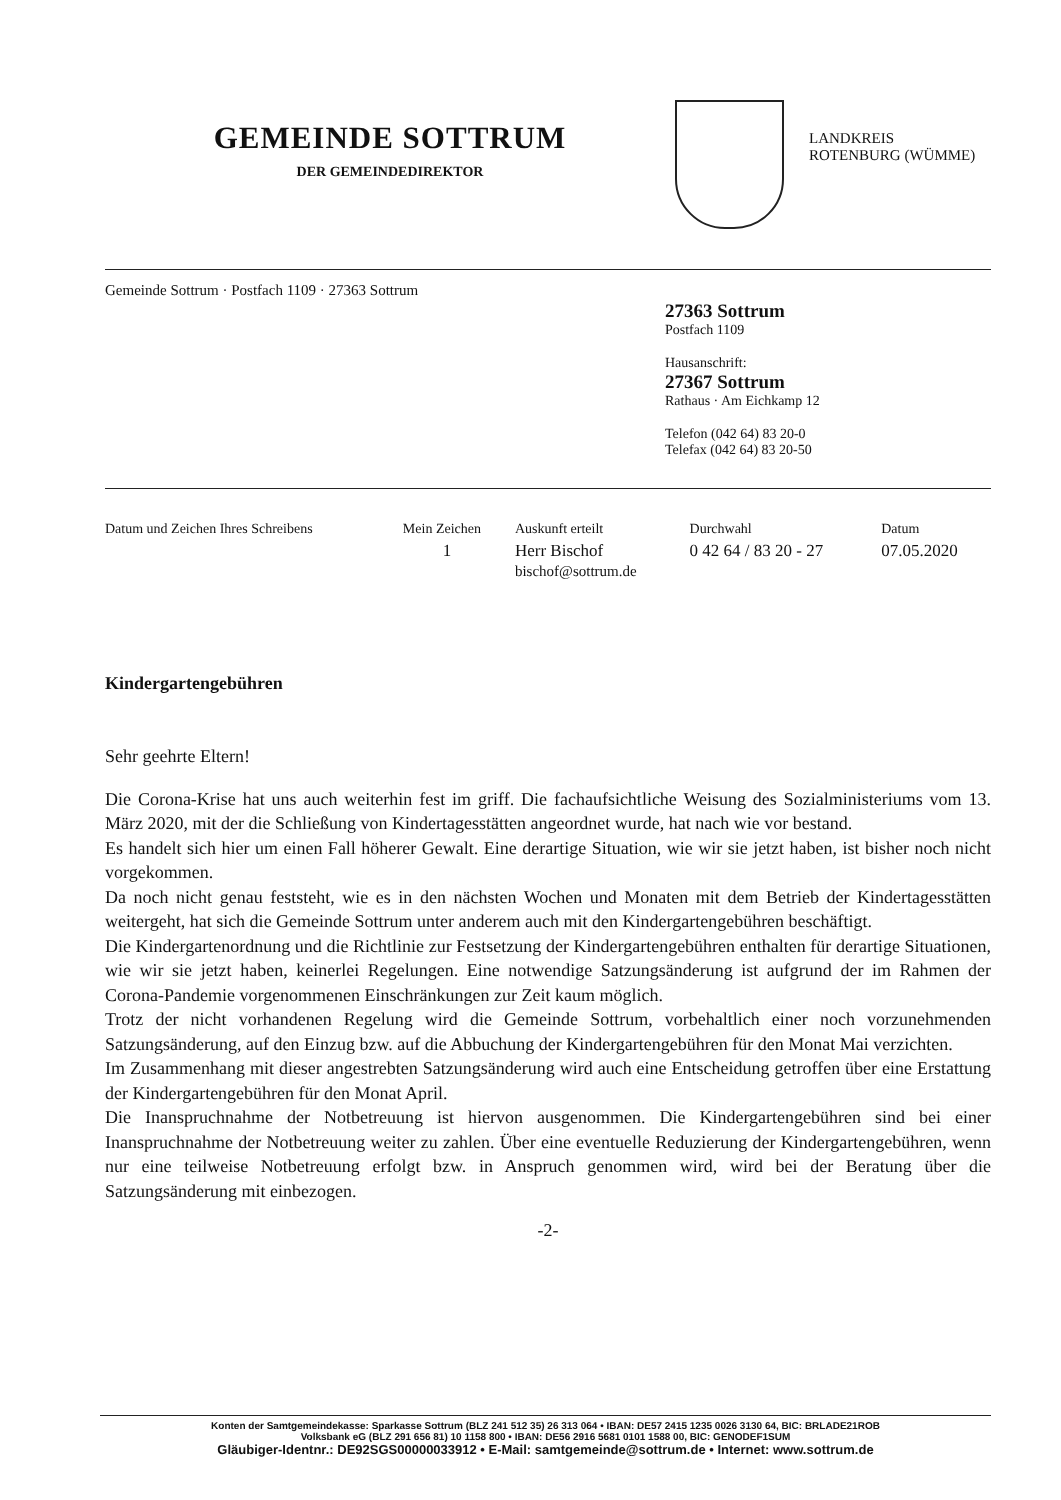GEMEINDE SOTTRUM
DER GEMEINDEDIREKTOR
LANDKREIS
ROTENBURG (WÜMME)
Gemeinde Sottrum · Postfach 1109 · 27363 Sottrum
27363 Sottrum
Postfach 1109
Hausanschrift:
27367 Sottrum
Rathaus · Am Eichkamp 12
Telefon (042 64) 83 20-0
Telefax (042 64) 83 20-50
| Datum und Zeichen Ihres Schreibens | Mein Zeichen | Auskunft erteilt | Durchwahl | Datum |
| --- | --- | --- | --- | --- |
| | 1 | Herr Bischof bischof@sottrum.de | 0 42 64 / 83 20 - 27 | 07.05.2020 |
Kindergartengebühren
Sehr geehrte Eltern!
Die Corona-Krise hat uns auch weiterhin fest im griff. Die fachaufsichtliche Weisung des Sozialministeriums vom 13. März 2020, mit der die Schließung von Kindertagesstätten angeordnet wurde, hat nach wie vor bestand.
Es handelt sich hier um einen Fall höherer Gewalt. Eine derartige Situation, wie wir sie jetzt haben, ist bisher noch nicht vorgekommen.
Da noch nicht genau feststeht, wie es in den nächsten Wochen und Monaten mit dem Betrieb der Kindertagesstätten weitergeht, hat sich die Gemeinde Sottrum unter anderem auch mit den Kindergartengebühren beschäftigt.
Die Kindergartenordnung und die Richtlinie zur Festsetzung der Kindergartengebühren enthalten für derartige Situationen, wie wir sie jetzt haben, keinerlei Regelungen. Eine notwendige Satzungsänderung ist aufgrund der im Rahmen der Corona-Pandemie vorgenommenen Einschränkungen zur Zeit kaum möglich.
Trotz der nicht vorhandenen Regelung wird die Gemeinde Sottrum, vorbehaltlich einer noch vorzunehmenden Satzungsänderung, auf den Einzug bzw. auf die Abbuchung der Kindergartengebühren für den Monat Mai verzichten.
Im Zusammenhang mit dieser angestrebten Satzungsänderung wird auch eine Entscheidung getroffen über eine Erstattung der Kindergartengebühren für den Monat April.
Die Inanspruchnahme der Notbetreuung ist hiervon ausgenommen. Die Kindergartengebühren sind bei einer Inanspruchnahme der Notbetreuung weiter zu zahlen. Über eine eventuelle Reduzierung der Kindergartengebühren, wenn nur eine teilweise Notbetreuung erfolgt bzw. in Anspruch genommen wird, wird bei der Beratung über die Satzungsänderung mit einbezogen.
-2-
Konten der Samtgemeindekasse: Sparkasse Sottrum (BLZ 241 512 35) 26 313 064 • IBAN: DE57 2415 1235 0026 3130 64, BIC: BRLADE21ROB
Volksbank eG (BLZ 291 656 81) 10 1158 800 • IBAN: DE56 2916 5681 0101 1588 00, BIC: GENODEF1SUM
Gläubiger-Identnr.: DE92SGS00000033912 • E-Mail: samtgemeinde@sottrum.de • Internet: www.sottrum.de